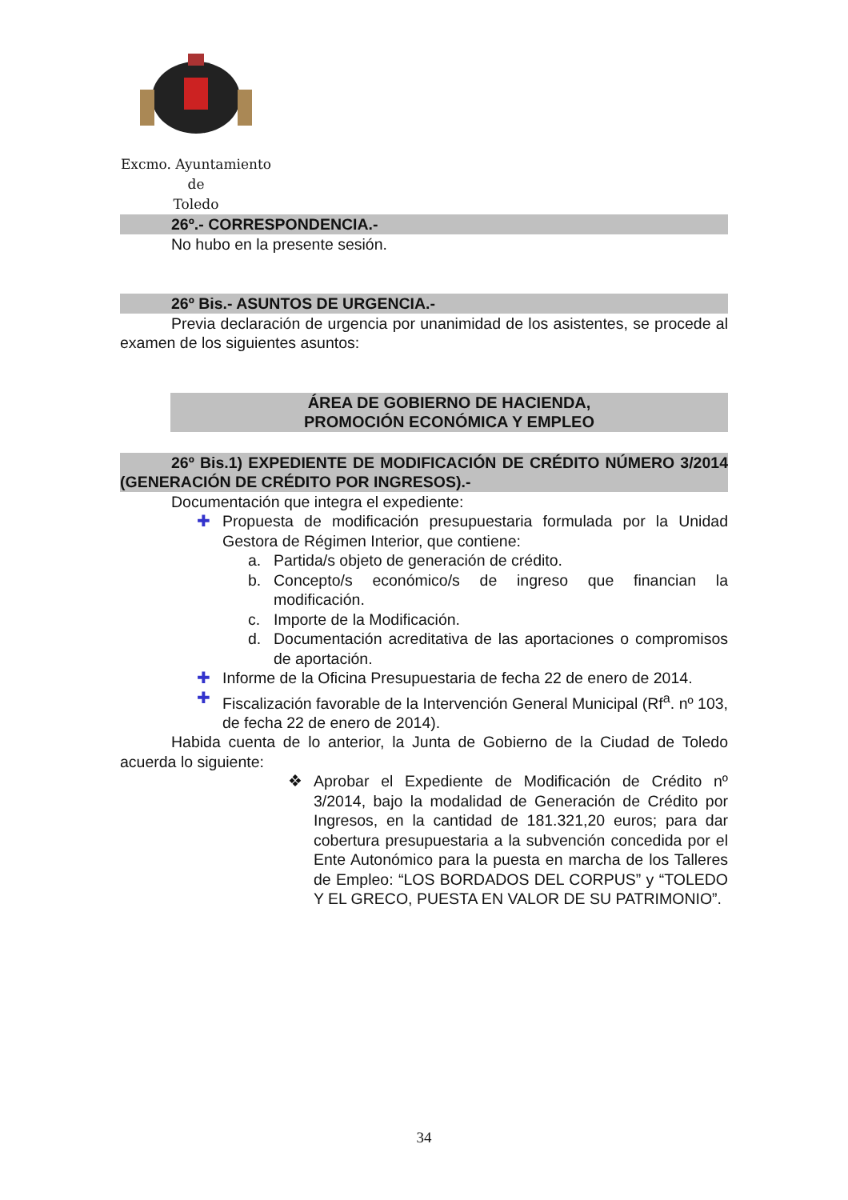Excmo. Ayuntamiento
de
Toledo
26º.- CORRESPONDENCIA.-
No hubo en la presente sesión.
26º Bis.- ASUNTOS DE URGENCIA.-
Previa declaración de urgencia por unanimidad de los asistentes, se procede al examen de los siguientes asuntos:
ÁREA DE GOBIERNO DE HACIENDA,
PROMOCIÓN ECONÓMICA Y EMPLEO
26º Bis.1) EXPEDIENTE DE MODIFICACIÓN DE CRÉDITO NÚMERO 3/2014 (GENERACIÓN DE CRÉDITO POR INGRESOS).-
Documentación que integra el expediente:
✚ Propuesta de modificación presupuestaria formulada por la Unidad Gestora de Régimen Interior, que contiene:
a. Partida/s objeto de generación de crédito.
b. Concepto/s económico/s de ingreso que financian la modificación.
c. Importe de la Modificación.
d. Documentación acreditativa de las aportaciones o compromisos de aportación.
✚ Informe de la Oficina Presupuestaria de fecha 22 de enero de 2014.
✚ Fiscalización favorable de la Intervención General Municipal (Rf<sup>a</sup>. nº 103, de fecha 22 de enero de 2014).
Habida cuenta de lo anterior, la Junta de Gobierno de la Ciudad de Toledo acuerda lo siguiente:
❖ Aprobar el Expediente de Modificación de Crédito nº 3/2014, bajo la modalidad de Generación de Crédito por Ingresos, en la cantidad de 181.321,20 euros; para dar cobertura presupuestaria a la subvención concedida por el Ente Autonómico para la puesta en marcha de los Talleres de Empleo: “LOS BORDADOS DEL CORPUS” y “TOLEDO Y EL GRECO, PUESTA EN VALOR DE SU PATRIMONIO”.
34